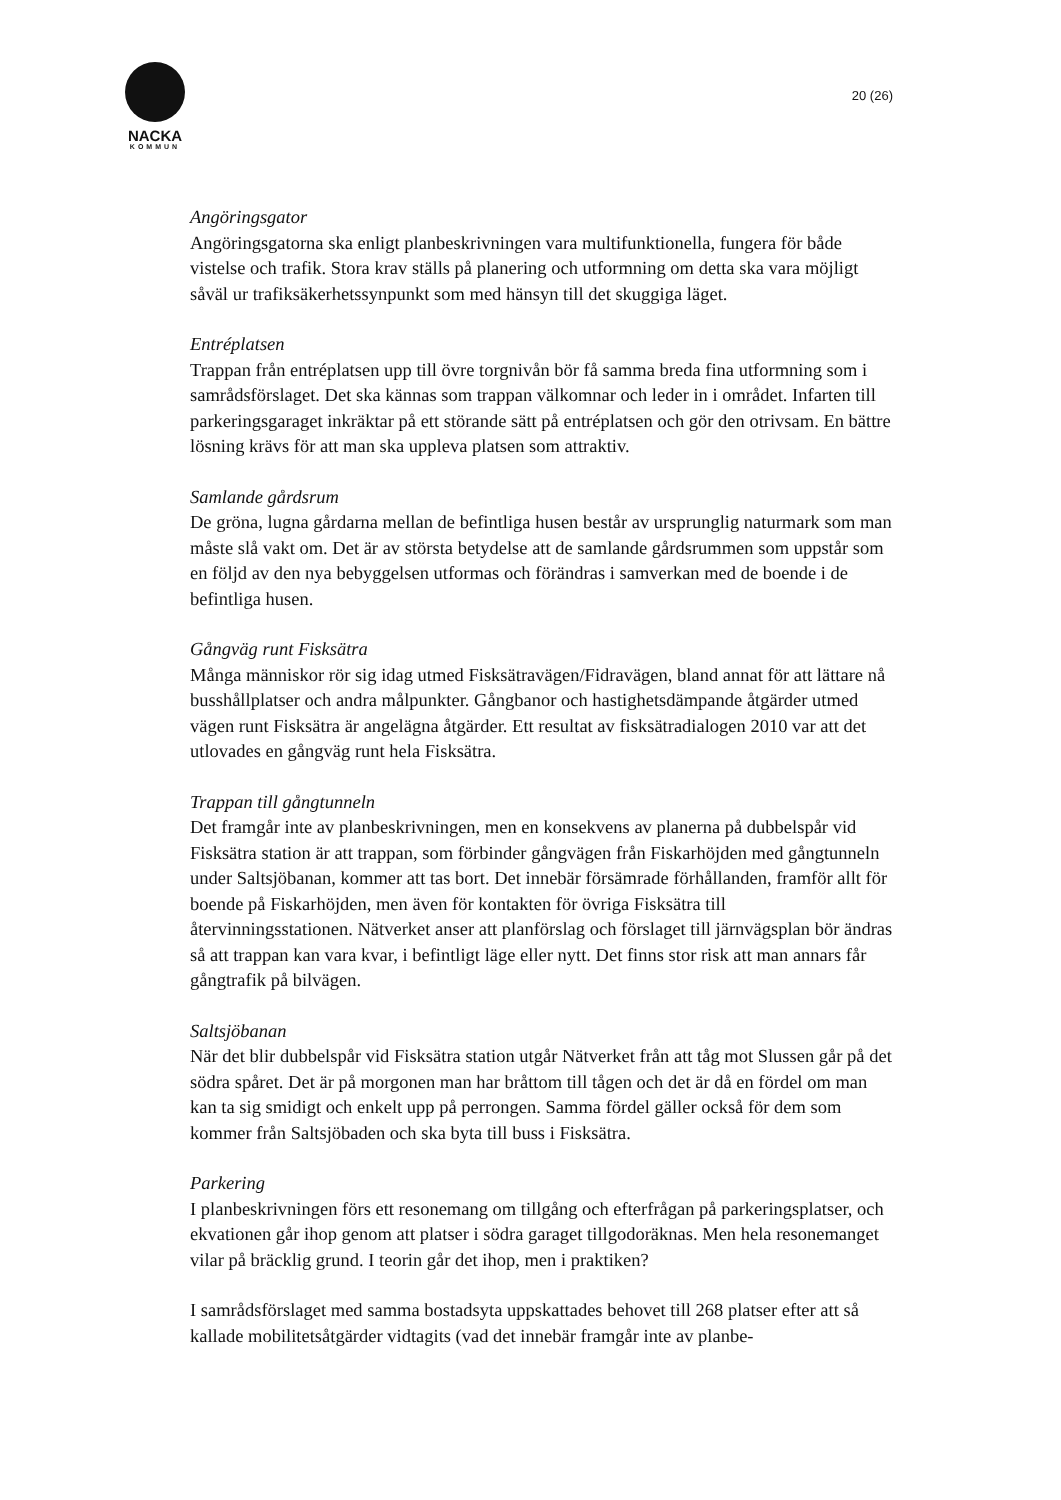NACKA
KOMMUN
20 (26)
Angöringsgator
Angöringsgatorna ska enligt planbeskrivningen vara multifunktionella, fungera för både vistelse och trafik. Stora krav ställs på planering och utformning om detta ska vara möjligt såväl ur trafiksäkerhetssynpunkt som med hänsyn till det skuggiga läget.
Entréplatsen
Trappan från entréplatsen upp till övre torgnivån bör få samma breda fina utformning som i samrådsförslaget. Det ska kännas som trappan välkomnar och leder in i området. Infarten till parkeringsgaraget inkräktar på ett störande sätt på entréplatsen och gör den otrivsam. En bättre lösning krävs för att man ska uppleva platsen som attraktiv.
Samlande gårdsrum
De gröna, lugna gårdarna mellan de befintliga husen består av ursprunglig naturmark som man måste slå vakt om. Det är av största betydelse att de samlande gårdsrummen som uppstår som en följd av den nya bebyggelsen utformas och förändras i samverkan med de boende i de befintliga husen.
Gångväg runt Fisksätra
Många människor rör sig idag utmed Fisksätravägen/Fidravägen, bland annat för att lättare nå busshållplatser och andra målpunkter. Gångbanor och hastighetsdämpande åtgärder utmed vägen runt Fisksätra är angelägna åtgärder. Ett resultat av fisksätradialogen 2010 var att det utlovades en gångväg runt hela Fisksätra.
Trappan till gångtunneln
Det framgår inte av planbeskrivningen, men en konsekvens av planerna på dubbelspår vid Fisksätra station är att trappan, som förbinder gångvägen från Fiskarhöjden med gångtunneln under Saltsjöbanan, kommer att tas bort. Det innebär försämrade förhållanden, framför allt för boende på Fiskarhöjden, men även för kontakten för övriga Fisksätra till återvinningsstationen. Nätverket anser att planförslag och förslaget till järnvägsplan bör ändras så att trappan kan vara kvar, i befintligt läge eller nytt. Det finns stor risk att man annars får gångtrafik på bilvägen.
Saltsjöbanan
När det blir dubbelspår vid Fisksätra station utgår Nätverket från att tåg mot Slussen går på det södra spåret. Det är på morgonen man har bråttom till tågen och det är då en fördel om man kan ta sig smidigt och enkelt upp på perrongen. Samma fördel gäller också för dem som kommer från Saltsjöbaden och ska byta till buss i Fisksätra.
Parkering
I planbeskrivningen förs ett resonemang om tillgång och efterfrågan på parkeringsplatser, och ekvationen går ihop genom att platser i södra garaget tillgodoräknas. Men hela resonemanget vilar på bräcklig grund. I teorin går det ihop, men i praktiken?
I samrådsförslaget med samma bostadsyta uppskattades behovet till 268 platser efter att så kallade mobilitetsåtgärder vidtagits (vad det innebär framgår inte av planbe-